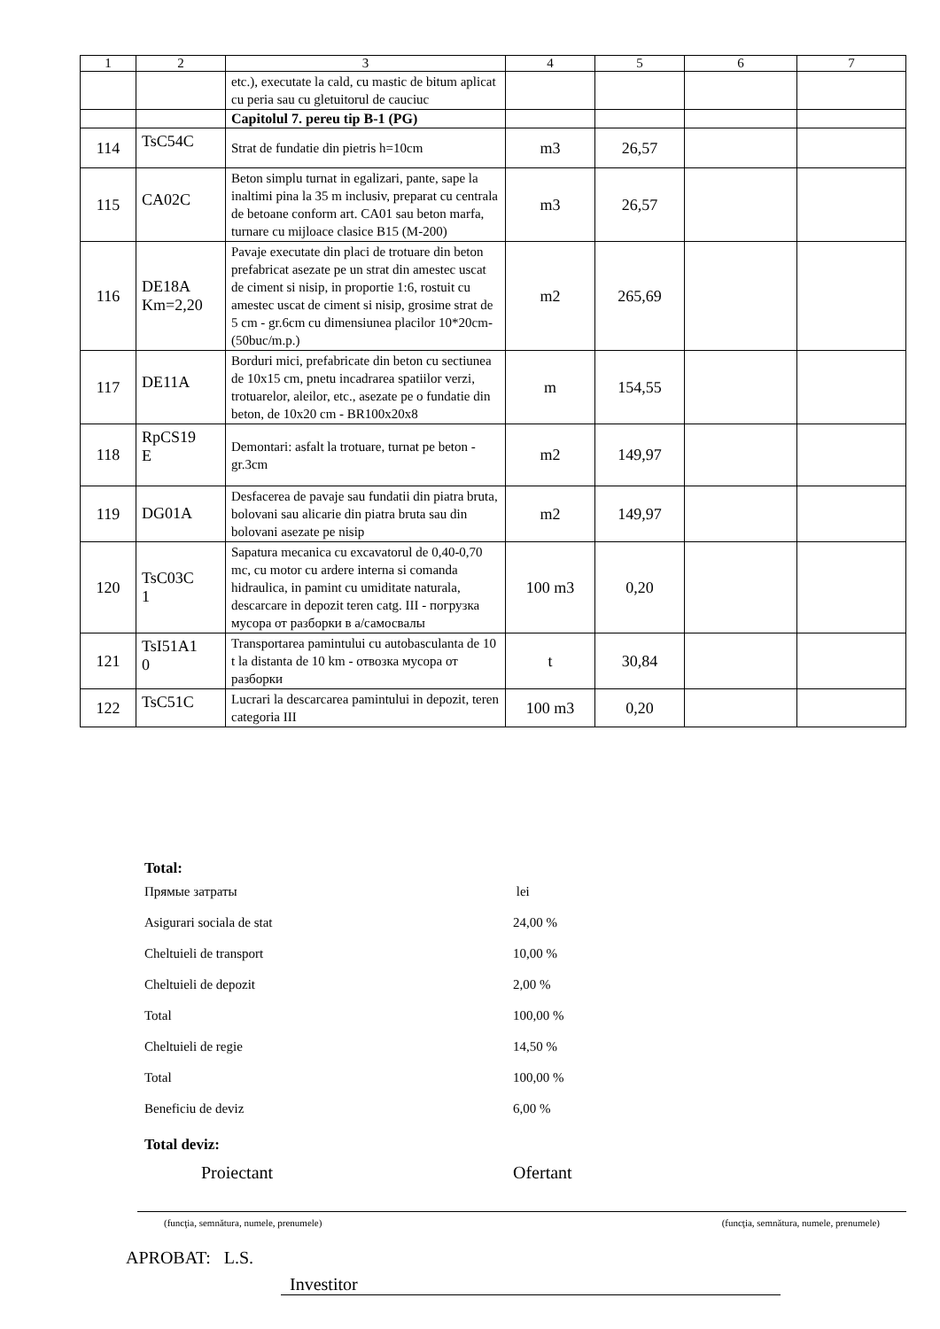| 1 | 2 | 3 | 4 | 5 | 6 | 7 |
| --- | --- | --- | --- | --- | --- | --- |
| | | etc.), executate la cald, cu mastic de bitum aplicat cu peria sau cu gletuitorul de cauciuc | | | | |
| | | Capitolul 7. pereu tip B-1 (PG) | | | | |
| 114 | TsC54C | Strat de fundatie din pietris h=10cm | m3 | 26,57 | | |
| 115 | CA02C | Beton simplu turnat in egalizari, pante, sape la inaltimi pina la 35 m inclusiv, preparat cu centrala de betoane conform art. CA01 sau beton marfa, turnare cu mijloace clasice B15 (M-200) | m3 | 26,57 | | |
| 116 | DE18A Km=2,20 | Pavaje executate din placi de trotuare din beton prefabricat asezate pe un strat din amestec uscat de ciment si nisip, in proportie 1:6, rostuit cu amestec uscat de ciment si nisip, grosime strat de 5 cm - gr.6cm cu dimensiunea placilor 10*20cm-(50buc/m.p.) | m2 | 265,69 | | |
| 117 | DE11A | Borduri mici, prefabricate din beton cu sectiunea de 10x15 cm, pnetu incadrarea spatiilor verzi, trotuarelor, aleilor, etc., asezate pe o fundatie din beton, de 10x20 cm - BR100x20x8 | m | 154,55 | | |
| 118 | RpCS19 E | Demontari: asfalt la trotuare, turnat pe beton - gr.3cm | m2 | 149,97 | | |
| 119 | DG01A | Desfacerea de pavaje sau fundatii din piatra bruta, bolovani sau alicarie din piatra bruta sau din bolovani asezate pe nisip | m2 | 149,97 | | |
| 120 | TsC03C 1 | Sapatura mecanica cu excavatorul de 0,40-0,70 mc, cu motor cu ardere interna si comanda hidraulica, in pamint cu umiditate naturala, descarcare in depozit teren catg. III - погрузка мусора от разборки в а/самосвалы | 100 m3 | 0,20 | | |
| 121 | TsI51A1 0 | Transportarea pamintului cu autobasculanta de 10 t la distanta de 10 km - отвозка мусора от разборки | t | 30,84 | | |
| 122 | TsC51C | Lucrari la descarcarea pamintului in depozit, teren categoria III | 100 m3 | 0,20 | | |
Total:
Прямые затраты lei
Asigurari sociala de stat 24,00 %
Cheltuieli de transport 10,00 %
Cheltuieli de depozit 2,00 %
Total 100,00 %
Cheltuieli de regie 14,50 %
Total 100,00 %
Beneficiu de deviz 6,00 %
Total deviz:
Proiectant Ofertant
(funcţia, semnătura, numele, prenumele) (funcţia, semnătura, numele, prenumele)
APROBAT: L.S.
Investitor